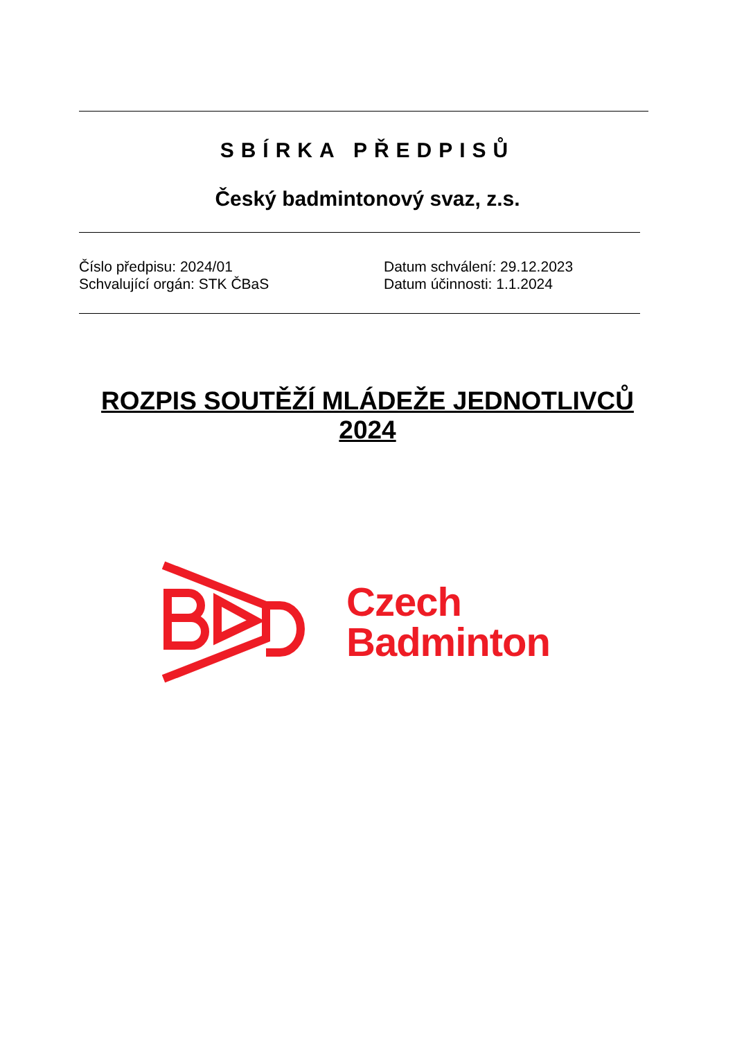SBÍRKA PŘEDPISŮ
Český badmintonový svaz, z.s.
Číslo předpisu: 2024/01
Schvalující orgán: STK ČBaS
Datum schválení: 29.12.2023
Datum účinnosti: 1.1.2024
ROZPIS SOUTĚŽÍ MLÁDEŽE JEDNOTLIVCŮ
2024
Czech
Badminton